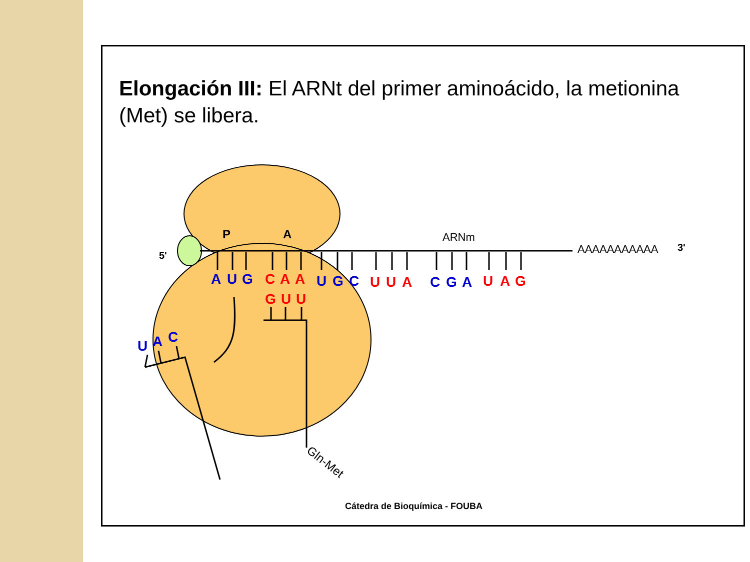Elongación III: El ARNt del primer aminoácido, la metionina (Met) se libera.
A
U
G
C
A
A
U
G
C
U
U
A
C
G
A
U
A
G
G
U
U
U
A
C
P
A
5'
ARNm
AAAAAAAAAAA
3'
Gln-Met
Cátedra de Bioquímica - FOUBA